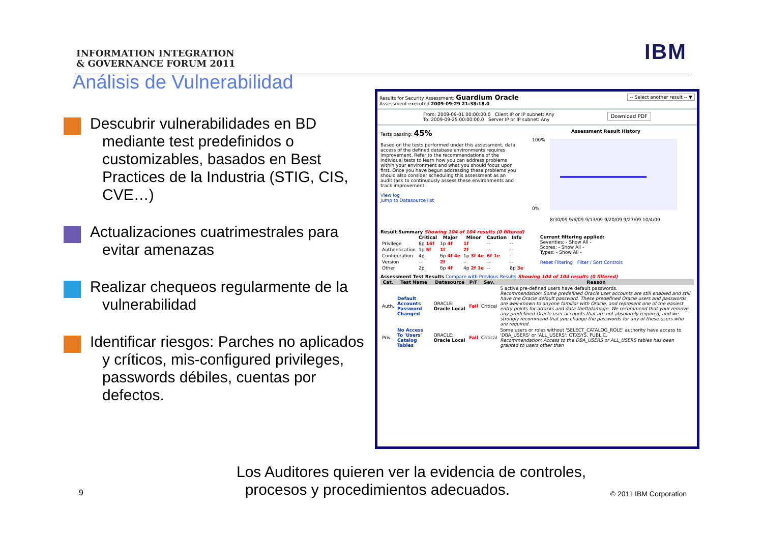INFORMATION INTEGRATION
& GOVERNANCE FORUM 2011
IBM
Análisis de Vulnerabilidad
Descubrir vulnerabilidades en BD mediante test predefinidos o customizables, basados en Best Practices de la Industria (STIG, CIS, CVE…)
Actualizaciones cuatrimestrales para evitar amenazas
Realizar chequeos regularmente de la vulnerabilidad
Identificar riesgos: Parches no aplicados y críticos, mis-configured privileges, passwords débiles, cuentas por defectos.
Results for Security Assessment: Guardium Oracle -- Select another result -- ▼
Assessment executed 2009-09-29 21:38:18.0
From: 2009-09-01 00:00:00.0 Client IP or IP subnet: Any Download PDF
To: 2009-09-25 00:00:00.0 Server IP or IP subnet: Any
Tests passing: 45%
Based on the tests performed under this assessment, data access of the defined database environments requires improvement. Refer to the recommendations of the individual tests to learn how you can address problems within your environment and what you should focus upon first. Once you have begun addressing these problems you should also consider scheduling this assessment as an audit task to continuously assess these environments and track improvement.
View log
Jump to Datasource list
Assessment Result History
100%
0%
8/30/09 9/6/09 9/13/09 9/20/09 9/27/09 10/4/09
Result Summary Showing 104 of 104 results (0 filtered)
| | Critical | Major | Minor | Caution | Info |
| --- | --- | --- | --- | --- | --- |
| Privilege | 8p 16f | 1p 4f | 1f | -- | -- |
| Authentication | 1p 5f | 1f | 2f | -- | -- |
| Configuration | 4p | 6p 4f 4e | 1p 3f 4e | 6f 1e | -- |
| Version | -- | 2f | -- | -- | -- |
| Other | 2p | 6p 4f | 4p 2f 1e | -- | 8p 3e |
Current filtering applied:
Severities: - Show All -
Scores: - Show All -
Types: - Show All -
Reset Filtering Filter / Sort Controls
Assessment Test Results Compare with Previous Results Showing 104 of 104 results (0 filtered)
| Cat. | Test Name | Datasource | P/F | Sev. | Reason |
| --- | --- | --- | --- | --- | --- |
| Auth. | Default Accounts Password Changed | ORACLE: Oracle Local | Fail | Critical | 5 active pre-defined users have default passwords. Recommendation: Some predefined Oracle user accounts are still enabled and still have the Oracle default password. These predefined Oracle users and passwords are well-known to anyone familiar with Oracle, and represent one of the easiest entry points for attacks and data theft/damage. We recommend that your remove any predefined Oracle user accounts that are not absolutely required, and we strongly recommend that you change the passwords for any of these users who are required. |
| Priv. | No Access To 'Users' Catalog Tables | ORACLE: Oracle Local | Fail | Critical | Some users or roles without 'SELECT_CATALOG_ROLE' authority have access to 'DBA_USERS' or 'ALL_USERS': CTXSYS, PUBLIC. Recommendation: Access to the DBA_USERS or ALL_USERS tables has been granted to users other than |
9
Los Auditores quieren ver la evidencia de controles,
procesos y procedimientos adecuados.
© 2011 IBM Corporation